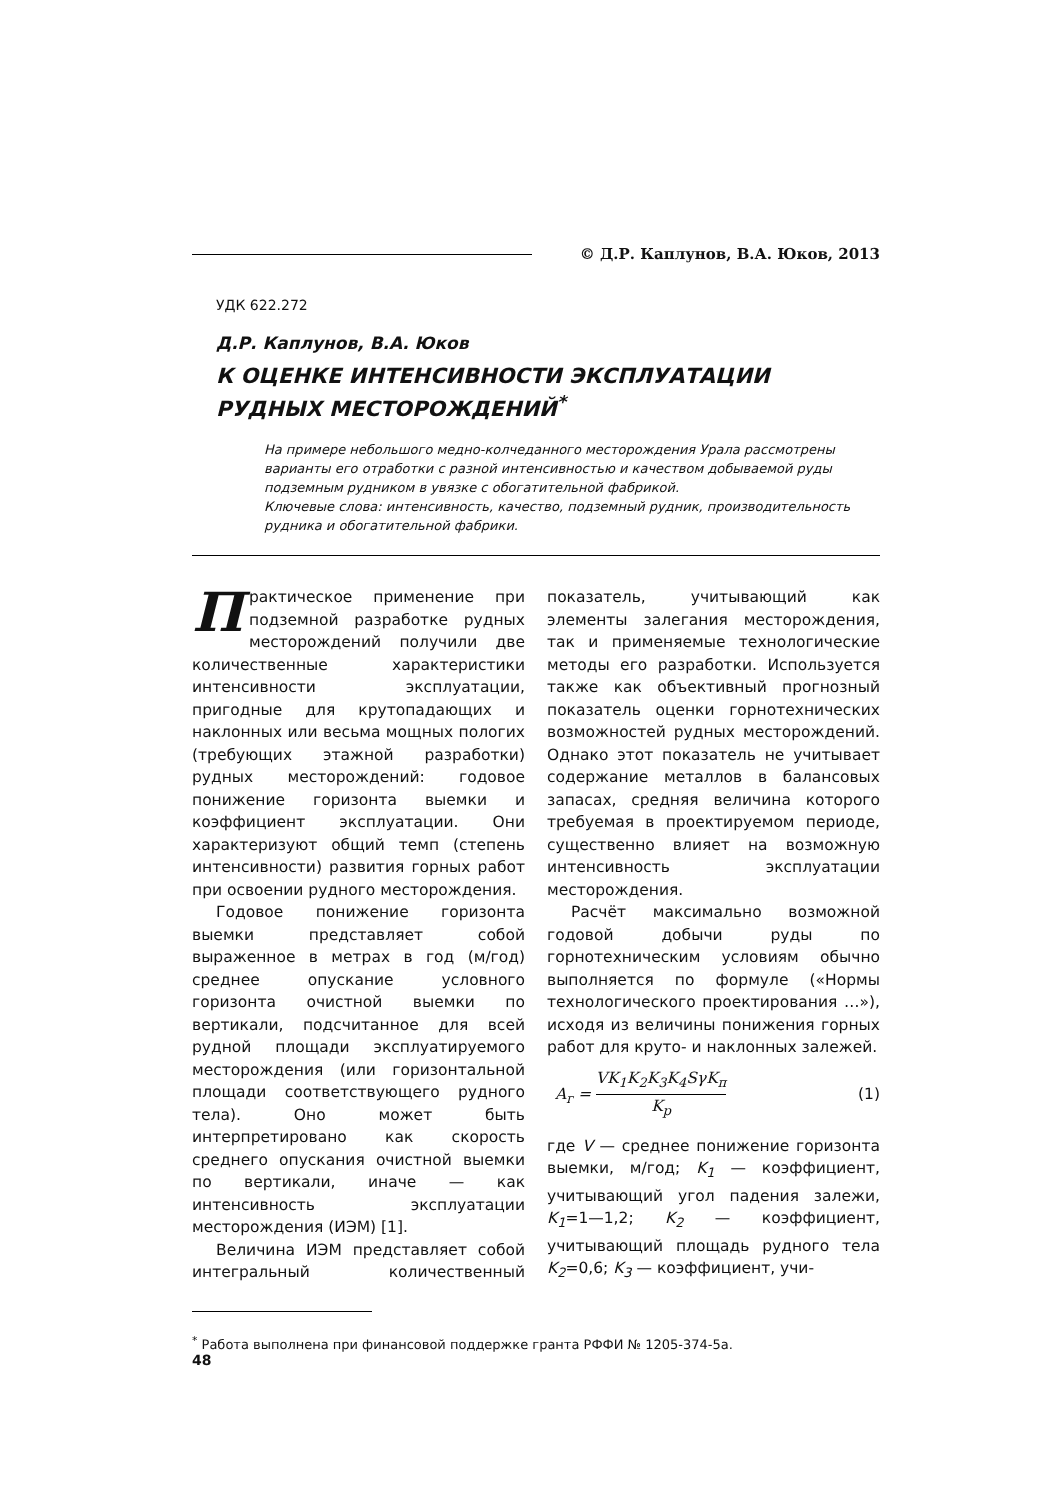© Д.Р. Каплунов, В.А. Юков, 2013
УДК 622.272
Д.Р. Каплунов, В.А. Юков
К ОЦЕНКЕ ИНТЕНСИВНОСТИ ЭКСПЛУАТАЦИИ РУДНЫХ МЕСТОРОЖДЕНИЙ<sup>*</sup>
На примере небольшого медно-колчеданного месторождения Урала рассмотрены варианты его отработки с разной интенсивностью и качеством добываемой руды подземным рудником в увязке с обогатительной фабрикой.
Ключевые слова: интенсивность, качество, подземный рудник, производительность рудника и обогатительной фабрики.
Практическое применение при подземной разработке рудных месторождений получили две количественные характеристики интенсивности эксплуатации, пригодные для крутопадающих и наклонных или весьма мощных пологих (требующих этажной разработки) рудных месторождений: годовое понижение горизонта выемки и коэффициент эксплуатации. Они характеризуют общий темп (степень интенсивности) развития горных работ при освоении рудного месторождения.
Годовое понижение горизонта выемки представляет собой выраженное в метрах в год (м/год) среднее опускание условного горизонта очистной выемки по вертикали, подсчитанное для всей рудной площади эксплуатируемого месторождения (или горизонтальной площади соответствующего рудного тела). Оно может быть интерпретировано как скорость среднего опускания очистной выемки по вертикали, иначе — как интенсивность эксплуатации месторождения (ИЭМ) [1].
Величина ИЭМ представляет собой интегральный количественный показатель, учитывающий как элементы залегания месторождения, так и применяемые технологические методы его разработки. Используется также как объективный прогнозный показатель оценки горнотехнических возможностей рудных месторождений. Однако этот показатель не учитывает содержание металлов в балансовых запасах, средняя величина которого требуемая в проектируемом периоде, существенно влияет на возможную интенсивность эксплуатации месторождения.
Расчёт максимально возможной годовой добычи руды по горнотехническим условиям обычно выполняется по формуле («Нормы технологического проектирования …»), исходя из величины понижения горных работ для круто- и наклонных залежей.
A<sub>г</sub> = VK<sub>1</sub>K<sub>2</sub>K<sub>3</sub>K<sub>4</sub>SγK<sub>п</sub> K<sub>р</sub> (1)
где V — среднее понижение горизонта выемки, м/год; K<sub>1</sub> — коэффициент, учитывающий угол падения залежи, K<sub>1</sub>=1—1,2; K<sub>2</sub> — коэффициент, учитывающий площадь рудного тела K<sub>2</sub>=0,6; K<sub>3</sub> — коэффициент, учи-
<sup>*</sup> Работа выполнена при финансовой поддержке гранта РФФИ № 1205-374-5а.
48